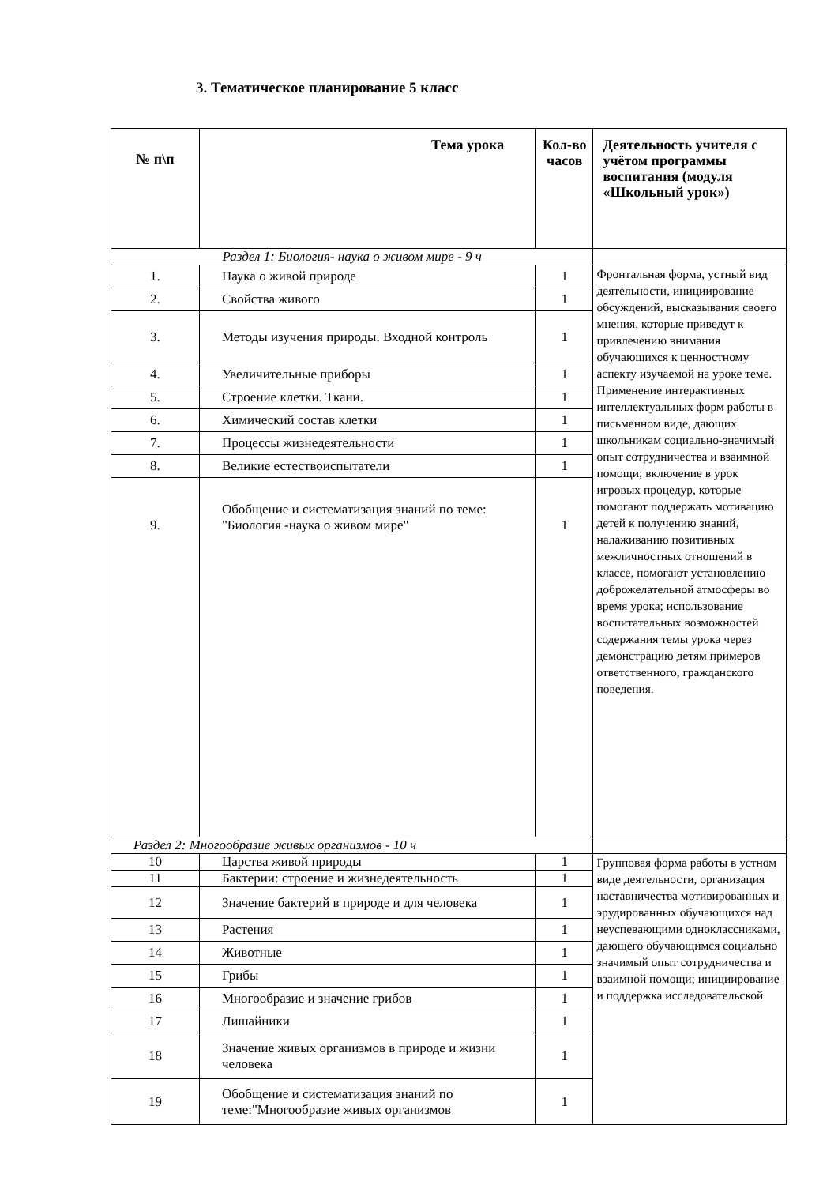3. Тематическое планирование 5 класс
| № п\п | Тема урока | Кол-во часов | Деятельность учителя с учётом программы воспитания (модуля «Школьный урок») |
| --- | --- | --- | --- |
| Раздел 1: Биология- наука о живом мире - 9 ч | | | |
| 1. | Наука о живой природе | 1 | Фронтальная форма, устный вид деятельности, инициирование обсуждений, высказывания своего мнения, которые приведут к привлечению внимания обучающихся к ценностному аспекту изучаемой на уроке теме. Применение интерактивных интеллектуальных форм работы в письменном виде, дающих школьникам социально-значимый опыт сотрудничества и взаимной помощи; включение в урок игровых процедур, которые помогают поддержать мотивацию детей к получению знаний, налаживанию позитивных межличностных отношений в классе, помогают установлению доброжелательной атмосферы во время урока; использование воспитательных возможностей содержания темы урока через демонстрацию детям примеров ответственного, гражданского поведения. |
| 2. | Свойства живого | 1 | |
| 3. | Методы изучения природы. Входной контроль | 1 | |
| 4. | Увеличительные приборы | 1 | |
| 5. | Строение клетки. Ткани. | 1 | |
| 6. | Химический состав клетки | 1 | |
| 7. | Процессы жизнедеятельности | 1 | |
| 8. | Великие естествоиспытатели | 1 | |
| 9. | Обобщение и систематизация знаний по теме: "Биология -наука о живом мире" | 1 | |
| Раздел 2: Многообразие живых организмов - 10 ч | | | |
| 10 | Царства живой природы | 1 | Групповая форма работы в устном виде деятельности, организация наставничества мотивированных и эрудированных обучающихся над неуспевающими одноклассниками, дающего обучающимся социально значимый опыт сотрудничества и взаимной помощи; инициирование и поддержка исследовательской |
| 11 | Бактерии: строение и жизнедеятельность | 1 | |
| 12 | Значение бактерий в природе и для человека | 1 | |
| 13 | Растения | 1 | |
| 14 | Животные | 1 | |
| 15 | Грибы | 1 | |
| 16 | Многообразие и значение грибов | 1 | |
| 17 | Лишайники | 1 | |
| 18 | Значение живых организмов в природе и жизни человека | 1 | |
| 19 | Обобщение и систематизация знаний по теме:"Многообразие живых организмов | 1 | |